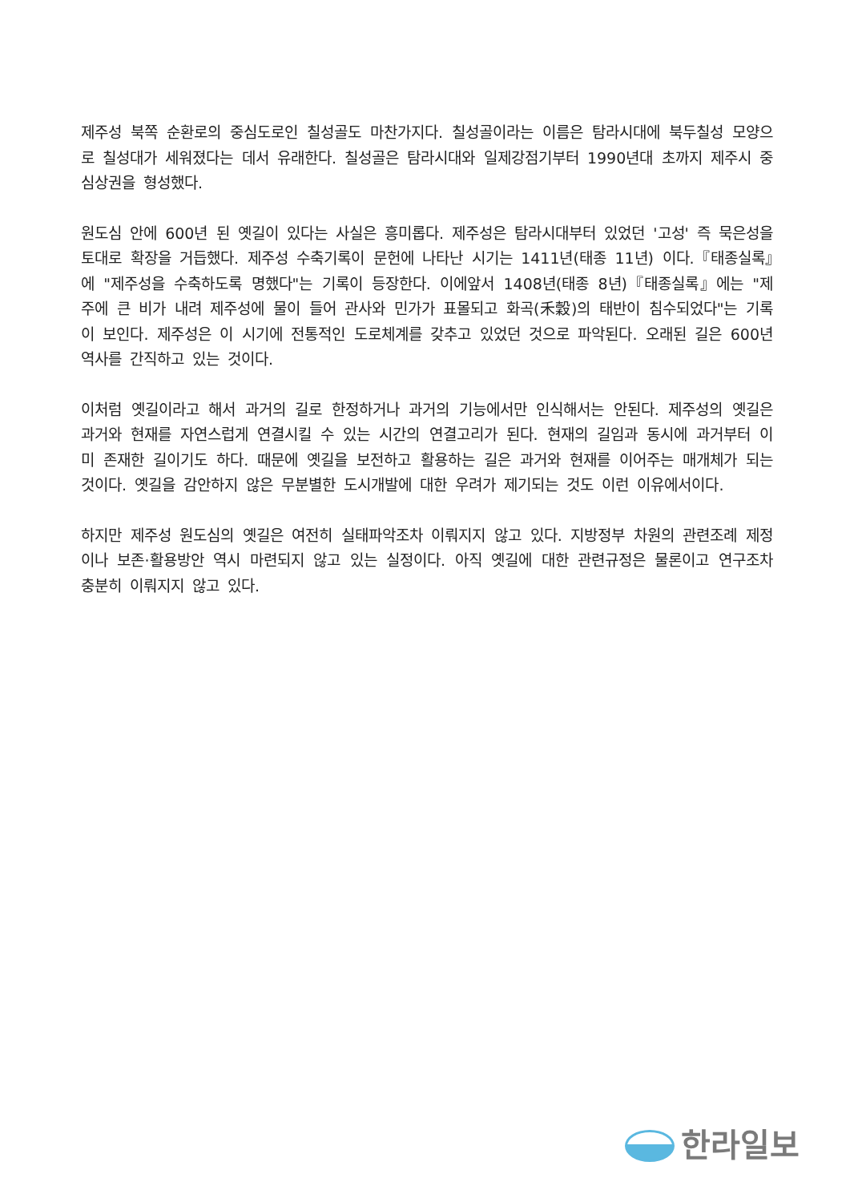제주성 북쪽 순환로의 중심도로인 칠성골도 마찬가지다. 칠성골이라는 이름은 탐라시대에 북두칠성 모양으로 칠성대가 세워졌다는 데서 유래한다. 칠성골은 탐라시대와 일제강점기부터 1990년대 초까지 제주시 중심상권을 형성했다.
원도심 안에 600년 된 옛길이 있다는 사실은 흥미롭다. 제주성은 탐라시대부터 있었던 '고성' 즉 묵은성을 토대로 확장을 거듭했다. 제주성 수축기록이 문헌에 나타난 시기는 1411년(태종 11년) 이다.『태종실록』에 "제주성을 수축하도록 명했다"는 기록이 등장한다. 이에앞서 1408년(태종 8년)『태종실록』에는 "제주에 큰 비가 내려 제주성에 물이 들어 관사와 민가가 표몰되고 화곡(禾穀)의 태반이 침수되었다"는 기록이 보인다. 제주성은 이 시기에 전통적인 도로체계를 갖추고 있었던 것으로 파악된다. 오래된 길은 600년 역사를 간직하고 있는 것이다.
이처럼 옛길이라고 해서 과거의 길로 한정하거나 과거의 기능에서만 인식해서는 안된다. 제주성의 옛길은 과거와 현재를 자연스럽게 연결시킬 수 있는 시간의 연결고리가 된다. 현재의 길임과 동시에 과거부터 이미 존재한 길이기도 하다. 때문에 옛길을 보전하고 활용하는 길은 과거와 현재를 이어주는 매개체가 되는 것이다. 옛길을 감안하지 않은 무분별한 도시개발에 대한 우려가 제기되는 것도 이런 이유에서이다.
하지만 제주성 원도심의 옛길은 여전히 실태파악조차 이뤄지지 않고 있다. 지방정부 차원의 관련조례 제정이나 보존·활용방안 역시 마련되지 않고 있는 실정이다. 아직 옛길에 대한 관련규정은 물론이고 연구조차 충분히 이뤄지지 않고 있다.
한라일보